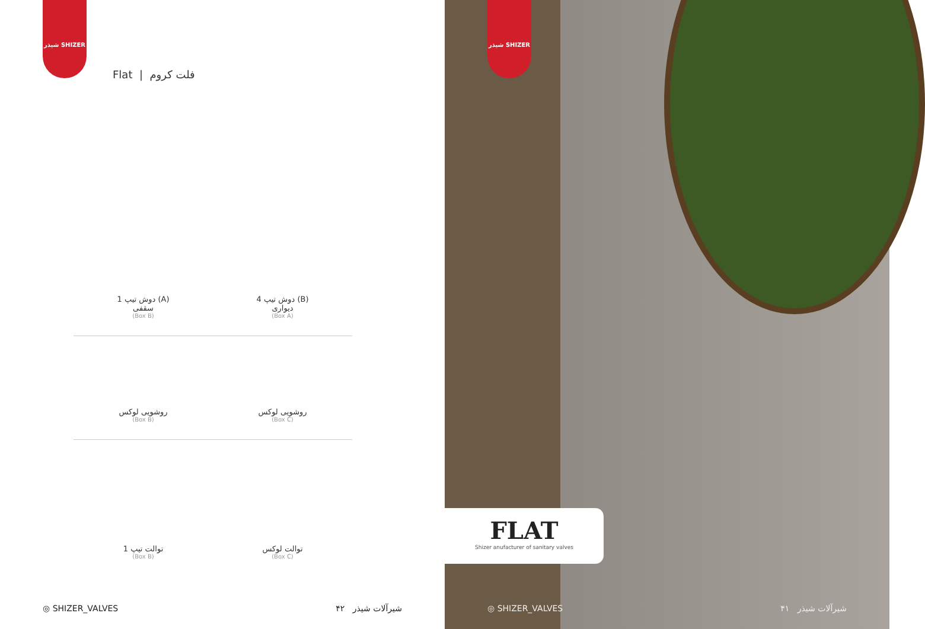شیذر SHIZER
Flat | فلت کروم
دوش تیپ 1 (A)
سقفی
(Box B)
دوش تیپ 4 (B)
دیواری
(Box A)
روشویی لوکس
(Box B)
روشویی لوکس
(Box C)
توالت تیپ 1
(Box B)
توالت لوکس
(Box C)
◎ SHIZER_VALVES شیرآلات شیذر ۴۲
شیذر SHIZER
FLAT
Shizer anufacturer of sanitary valves
◎ SHIZER_VALVES شیرآلات شیذر ۴۱